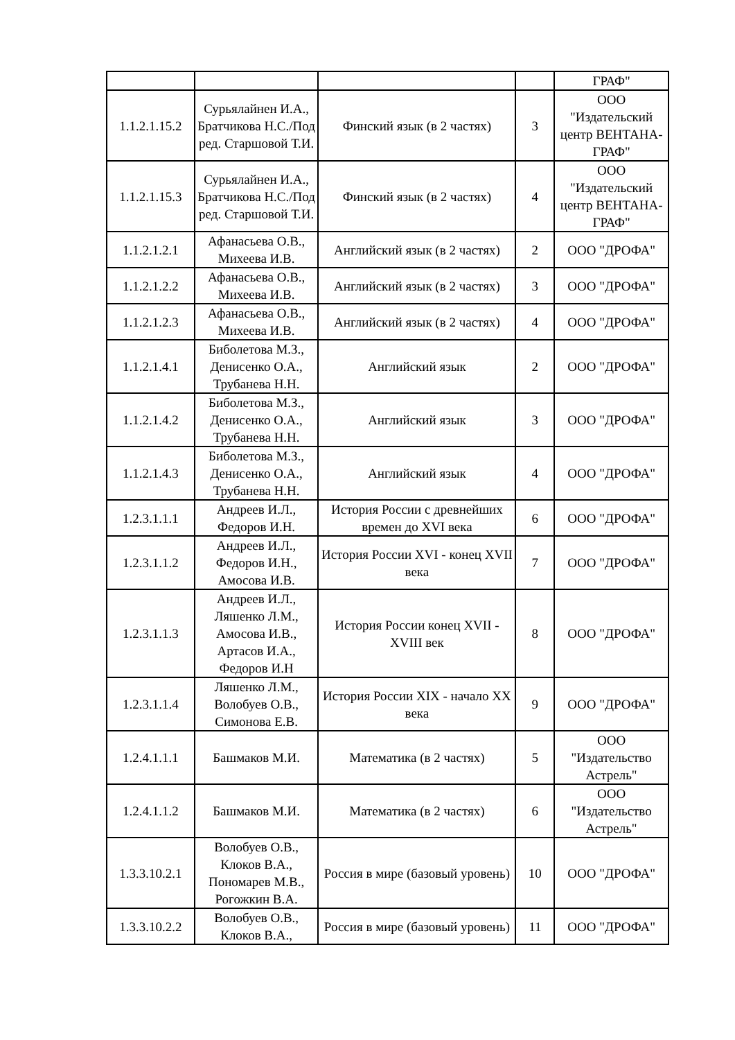| | | | | ГРАФ" |
| 1.1.2.1.15.2 | Сурьялайнен И.А., Братчикова Н.С./Под ред. Старшовой Т.И. | Финский язык (в 2 частях) | 3 | ООО "Издательский центр ВЕНТАНА-ГРАФ" |
| 1.1.2.1.15.3 | Сурьялайнен И.А., Братчикова Н.С./Под ред. Старшовой Т.И. | Финский язык (в 2 частях) | 4 | ООО "Издательский центр ВЕНТАНА-ГРАФ" |
| 1.1.2.1.2.1 | Афанасьева О.В., Михеева И.В. | Английский язык (в 2 частях) | 2 | ООО "ДРОФА" |
| 1.1.2.1.2.2 | Афанасьева О.В., Михеева И.В. | Английский язык (в 2 частях) | 3 | ООО "ДРОФА" |
| 1.1.2.1.2.3 | Афанасьева О.В., Михеева И.В. | Английский язык (в 2 частях) | 4 | ООО "ДРОФА" |
| 1.1.2.1.4.1 | Биболетова М.З., Денисенко О.А., Трубанева Н.Н. | Английский язык | 2 | ООО "ДРОФА" |
| 1.1.2.1.4.2 | Биболетова М.З., Денисенко О.А., Трубанева Н.Н. | Английский язык | 3 | ООО "ДРОФА" |
| 1.1.2.1.4.3 | Биболетова М.З., Денисенко О.А., Трубанева Н.Н. | Английский язык | 4 | ООО "ДРОФА" |
| 1.2.3.1.1.1 | Андреев И.Л., Федоров И.Н. | История России с древнейших времен до XVI века | 6 | ООО "ДРОФА" |
| 1.2.3.1.1.2 | Андреев И.Л., Федоров И.Н., Амосова И.В. | История России XVI - конец XVII века | 7 | ООО "ДРОФА" |
| 1.2.3.1.1.3 | Андреев И.Л., Ляшенко Л.М., Амосова И.В., Артасов И.А., Федоров И.Н | История России конец XVII - XVIII век | 8 | ООО "ДРОФА" |
| 1.2.3.1.1.4 | Ляшенко Л.М., Волобуев О.В., Симонова Е.В. | История России XIX - начало XX века | 9 | ООО "ДРОФА" |
| 1.2.4.1.1.1 | Башмаков М.И. | Математика (в 2 частях) | 5 | ООО "Издательство Астрель" |
| 1.2.4.1.1.2 | Башмаков М.И. | Математика (в 2 частях) | 6 | ООО "Издательство Астрель" |
| 1.3.3.10.2.1 | Волобуев О.В., Клоков В.А., Пономарев М.В., Рогожкин В.А. | Россия в мире (базовый уровень) | 10 | ООО "ДРОФА" |
| 1.3.3.10.2.2 | Волобуев О.В., Клоков В.А., | Россия в мире (базовый уровень) | 11 | ООО "ДРОФА" |